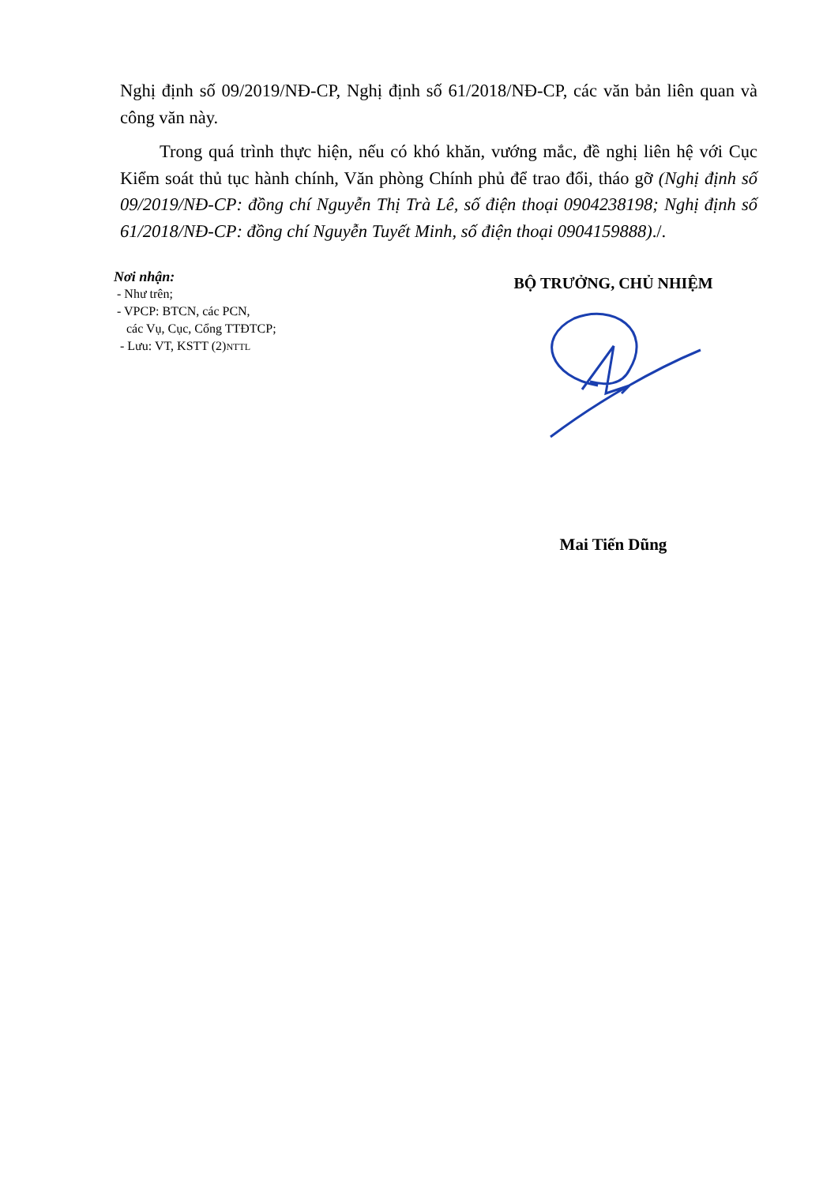Nghị định số 09/2019/NĐ-CP, Nghị định số 61/2018/NĐ-CP, các văn bản liên quan và công văn này.
Trong quá trình thực hiện, nếu có khó khăn, vướng mắc, đề nghị liên hệ với Cục Kiểm soát thủ tục hành chính, Văn phòng Chính phủ để trao đổi, tháo gỡ (Nghị định số 09/2019/NĐ-CP: đồng chí Nguyễn Thị Trà Lê, số điện thoại 0904238198; Nghị định số 61/2018/NĐ-CP: đồng chí Nguyễn Tuyết Minh, số điện thoại 0904159888)./.
Nơi nhận:
- Như trên;
- VPCP: BTCN, các PCN,
các Vụ, Cục, Cổng TTĐTCP;
- Lưu: VT, KSTT (2)NTTL
BỘ TRƯỞNG, CHỦ NHIỆM
Mai Tiến Dũng